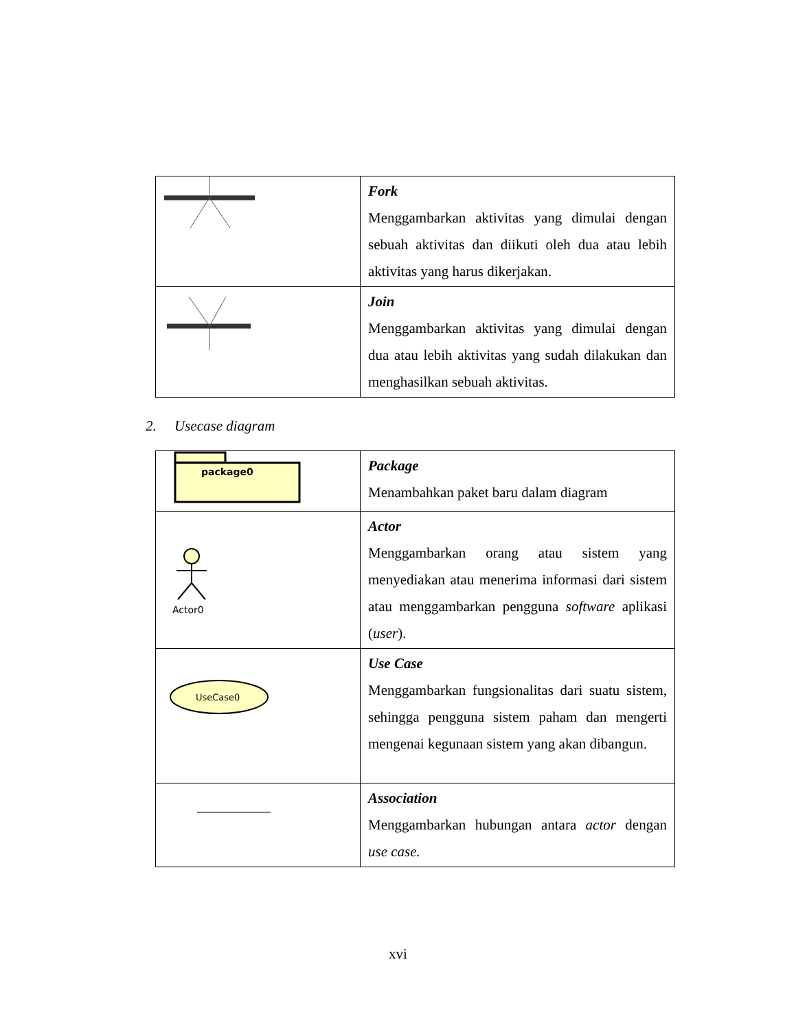| | Fork Menggambarkan aktivitas yang dimulai dengan sebuah aktivitas dan diikuti oleh dua atau lebih aktivitas yang harus dikerjakan. |
| | Join Menggambarkan aktivitas yang dimulai dengan dua atau lebih aktivitas yang sudah dilakukan dan menghasilkan sebuah aktivitas. |
2. Usecase diagram
| package0 | Package Menambahkan paket baru dalam diagram |
| Actor0 | Actor Menggambarkan orang atau sistem yang menyediakan atau menerima informasi dari sistem atau menggambarkan pengguna software aplikasi ( user ). |
| UseCase0 | Use Case Menggambarkan fungsionalitas dari suatu sistem, sehingga pengguna sistem paham dan mengerti mengenai kegunaan sistem yang akan dibangun. |
| | Association Menggambarkan hubungan antara actor dengan use case. |
xvi